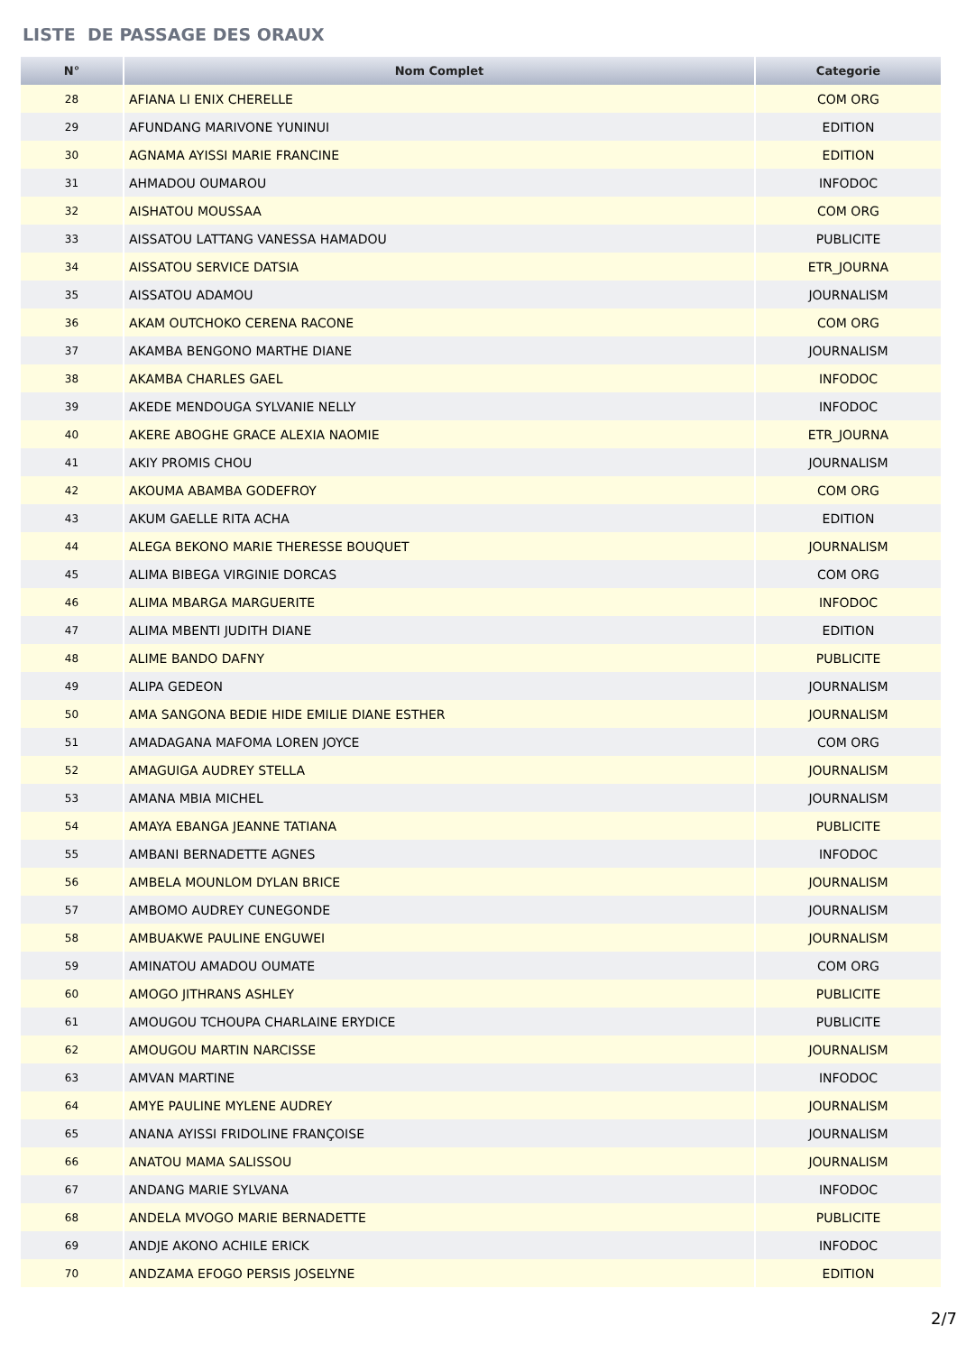LISTE DE PASSAGE DES ORAUX
| N° | Nom Complet | Categorie |
| --- | --- | --- |
| 28 | AFIANA LI ENIX CHERELLE | COM ORG |
| 29 | AFUNDANG MARIVONE YUNINUI | EDITION |
| 30 | AGNAMA AYISSI MARIE FRANCINE | EDITION |
| 31 | AHMADOU OUMAROU | INFODOC |
| 32 | AISHATOU MOUSSAA | COM ORG |
| 33 | AISSATOU LATTANG VANESSA HAMADOU | PUBLICITE |
| 34 | AISSATOU SERVICE DATSIA | ETR_JOURNA |
| 35 | AISSATOU ADAMOU | JOURNALISM |
| 36 | AKAM OUTCHOKO CERENA RACONE | COM ORG |
| 37 | AKAMBA BENGONO MARTHE DIANE | JOURNALISM |
| 38 | AKAMBA CHARLES GAEL | INFODOC |
| 39 | AKEDE MENDOUGA SYLVANIE NELLY | INFODOC |
| 40 | AKERE ABOGHE GRACE ALEXIA NAOMIE | ETR_JOURNA |
| 41 | AKIY PROMIS CHOU | JOURNALISM |
| 42 | AKOUMA ABAMBA GODEFROY | COM ORG |
| 43 | AKUM GAELLE RITA ACHA | EDITION |
| 44 | ALEGA BEKONO MARIE THERESSE BOUQUET | JOURNALISM |
| 45 | ALIMA BIBEGA VIRGINIE DORCAS | COM ORG |
| 46 | ALIMA MBARGA MARGUERITE | INFODOC |
| 47 | ALIMA MBENTI JUDITH DIANE | EDITION |
| 48 | ALIME BANDO DAFNY | PUBLICITE |
| 49 | ALIPA GEDEON | JOURNALISM |
| 50 | AMA SANGONA BEDIE HIDE EMILIE DIANE ESTHER | JOURNALISM |
| 51 | AMADAGANA MAFOMA LOREN JOYCE | COM ORG |
| 52 | AMAGUIGA AUDREY STELLA | JOURNALISM |
| 53 | AMANA MBIA MICHEL | JOURNALISM |
| 54 | AMAYA EBANGA JEANNE TATIANA | PUBLICITE |
| 55 | AMBANI BERNADETTE AGNES | INFODOC |
| 56 | AMBELA MOUNLOM DYLAN BRICE | JOURNALISM |
| 57 | AMBOMO AUDREY CUNEGONDE | JOURNALISM |
| 58 | AMBUAKWE PAULINE ENGUWEI | JOURNALISM |
| 59 | AMINATOU AMADOU OUMATE | COM ORG |
| 60 | AMOGO JITHRANS ASHLEY | PUBLICITE |
| 61 | AMOUGOU TCHOUPA CHARLAINE ERYDICE | PUBLICITE |
| 62 | AMOUGOU MARTIN NARCISSE | JOURNALISM |
| 63 | AMVAN MARTINE | INFODOC |
| 64 | AMYE PAULINE MYLENE AUDREY | JOURNALISM |
| 65 | ANANA AYISSI FRIDOLINE FRANÇOISE | JOURNALISM |
| 66 | ANATOU MAMA SALISSOU | JOURNALISM |
| 67 | ANDANG MARIE SYLVANA | INFODOC |
| 68 | ANDELA MVOGO MARIE BERNADETTE | PUBLICITE |
| 69 | ANDJE AKONO ACHILE ERICK | INFODOC |
| 70 | ANDZAMA EFOGO PERSIS JOSELYNE | EDITION |
2/7